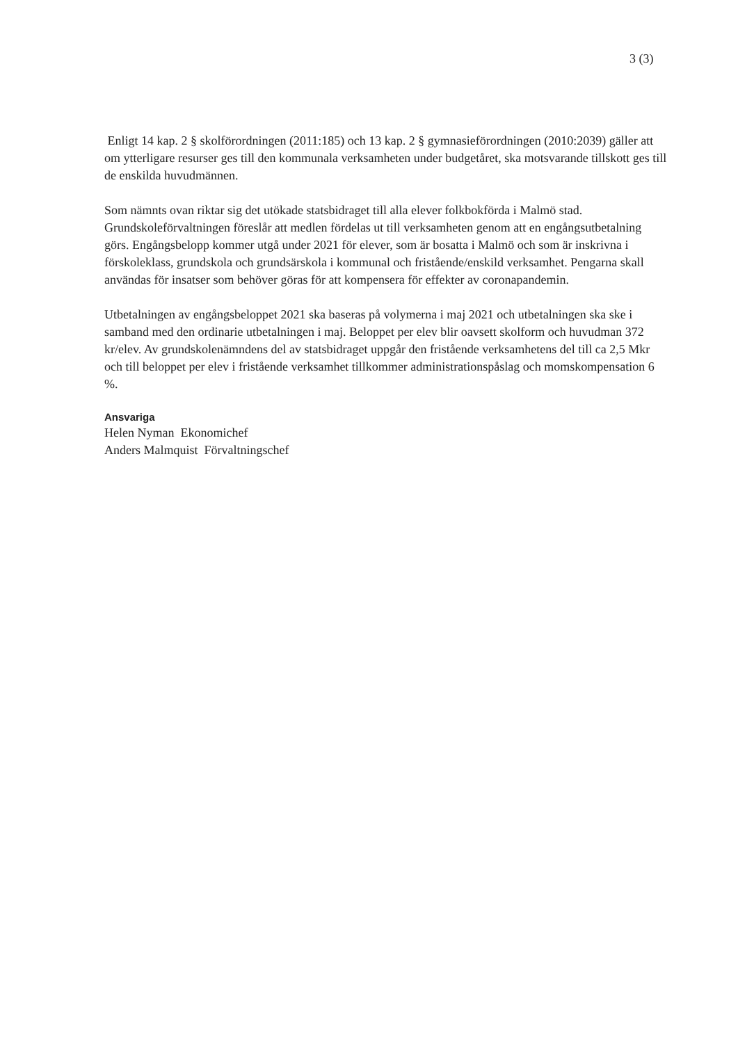3 (3)
Enligt 14 kap. 2 § skolförordningen (2011:185) och 13 kap. 2 § gymnasieförordningen (2010:2039) gäller att om ytterligare resurser ges till den kommunala verksamheten under budgetåret, ska motsvarande tillskott ges till de enskilda huvudmännen.
Som nämnts ovan riktar sig det utökade statsbidraget till alla elever folkbokförda i Malmö stad. Grundskoleförvaltningen föreslår att medlen fördelas ut till verksamheten genom att en engångsutbetalning görs. Engångsbelopp kommer utgå under 2021 för elever, som är bosatta i Malmö och som är inskrivna i förskoleklass, grundskola och grundsärskola i kommunal och fristående/enskild verksamhet. Pengarna skall användas för insatser som behöver göras för att kompensera för effekter av coronapandemin.
Utbetalningen av engångsbeloppet 2021 ska baseras på volymerna i maj 2021 och utbetalningen ska ske i samband med den ordinarie utbetalningen i maj. Beloppet per elev blir oavsett skolform och huvudman 372 kr/elev. Av grundskolenämndens del av statsbidraget uppgår den fristående verksamhetens del till ca 2,5 Mkr och till beloppet per elev i fristående verksamhet tillkommer administrationspåslag och momskompensation 6 %.
Ansvariga
Helen Nyman Ekonomichef
Anders Malmquist Förvaltningschef